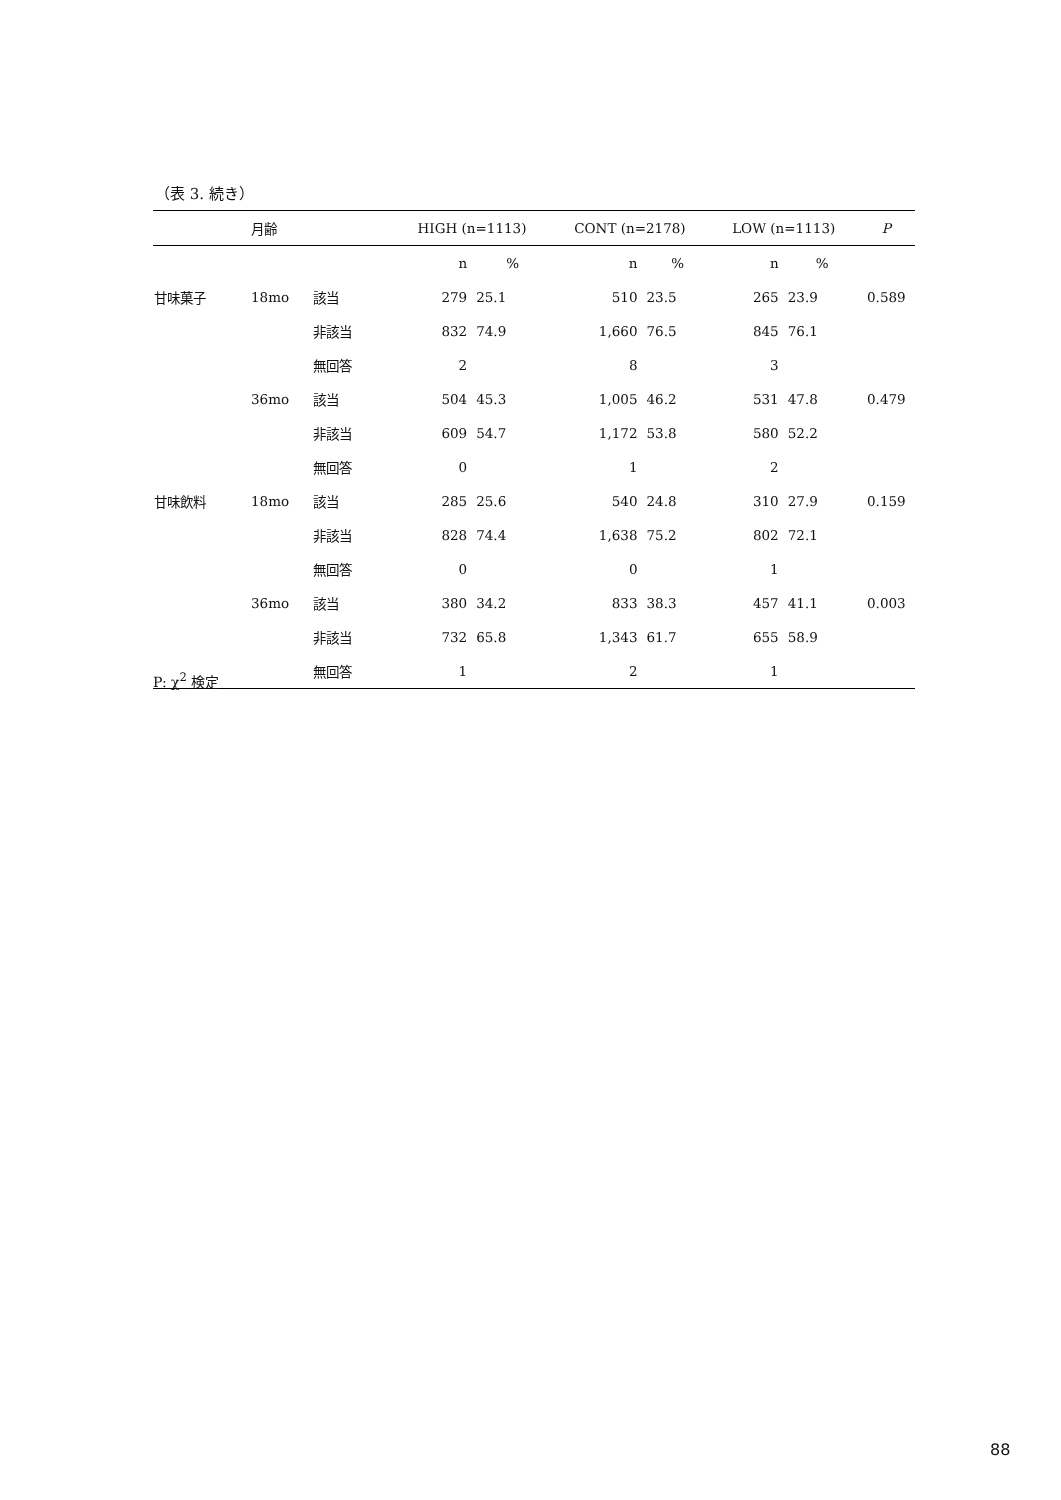（表 3. 続き）
| | 月齢 | | HIGH (n=1113) | | CONT (n=2178) | | LOW (n=1113) | | P |
| --- | --- | --- | --- | --- | --- | --- | --- | --- | --- |
| | | | n | % | n | % | n | % | |
| 甘味菓子 | 18mo | 該当 | 279 | 25.1 | 510 | 23.5 | 265 | 23.9 | 0.589 |
| | | 非該当 | 832 | 74.9 | 1,660 | 76.5 | 845 | 76.1 | |
| | | 無回答 | 2 | | 8 | | 3 | | |
| | 36mo | 該当 | 504 | 45.3 | 1,005 | 46.2 | 531 | 47.8 | 0.479 |
| | | 非該当 | 609 | 54.7 | 1,172 | 53.8 | 580 | 52.2 | |
| | | 無回答 | 0 | | 1 | | 2 | | |
| 甘味飲料 | 18mo | 該当 | 285 | 25.6 | 540 | 24.8 | 310 | 27.9 | 0.159 |
| | | 非該当 | 828 | 74.4 | 1,638 | 75.2 | 802 | 72.1 | |
| | | 無回答 | 0 | | 0 | | 1 | | |
| | 36mo | 該当 | 380 | 34.2 | 833 | 38.3 | 457 | 41.1 | 0.003 |
| | | 非該当 | 732 | 65.8 | 1,343 | 61.7 | 655 | 58.9 | |
| | | 無回答 | 1 | | 2 | | 1 | | |
P: χ<sup>2</sup> 検定
88